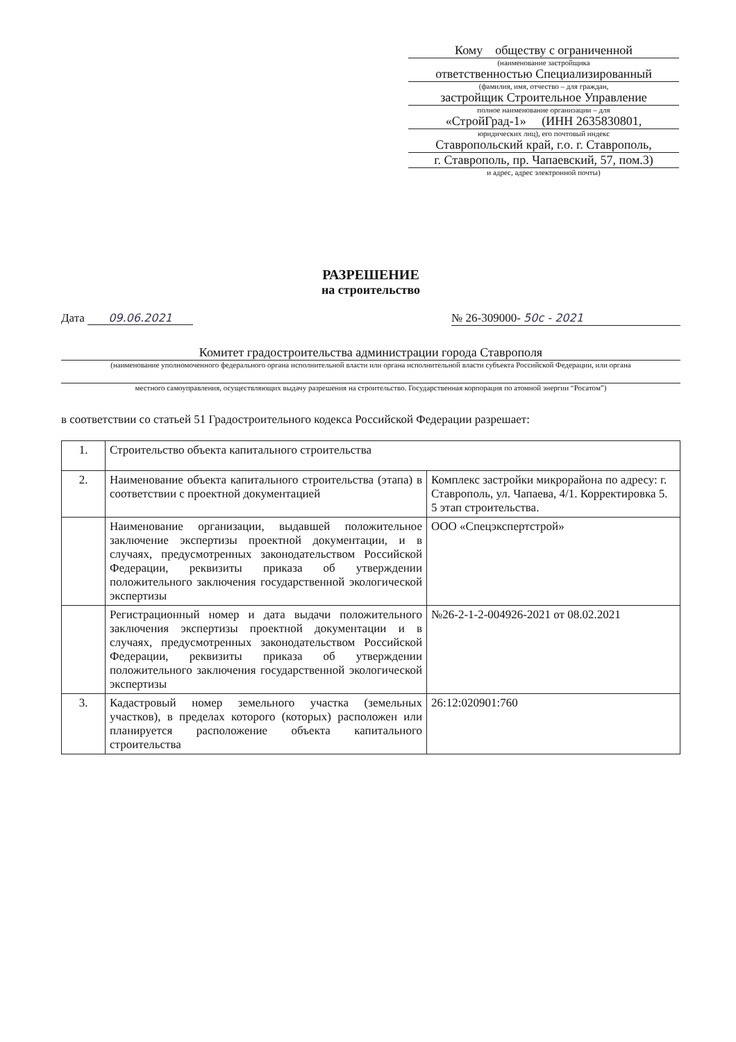Кому обществу с ограниченной
(наименование застройщика
ответственностью Специализированный
(фамилия, имя, отчество – для граждан,
застройщик Строительное Управление
полное наименование организации – для
«СтройГрад-1» (ИНН 2635830801,
юридических лиц), его почтовый индекс
Ставропольский край, г.о. г. Ставрополь,
г. Ставрополь, пр. Чапаевский, 57, пом.3)
и адрес, адрес электронной почты)
РАЗРЕШЕНИЕ
на строительство
Дата 09.06.2021 № 26-309000- 50с - 2021
Комитет градостроительства администрации города Ставрополя
(наименование уполномоченного федерального органа исполнительной власти или органа исполнительной власти субъекта Российской Федерации, или органа
местного самоуправления, осуществляющих выдачу разрешения на строительство. Государственная корпорация по атомной энергии “Росатом”)
в соответствии со статьей 51 Градостроительного кодекса Российской Федерации разрешает:
| 1. | Строительство объекта капитального строительства | |
| 2. | Наименование объекта капитального строительства (этапа) в соответствии с проектной документацией | Комплекс застройки микрорайона по адресу: г. Ставрополь, ул. Чапаева, 4/1. Корректировка 5. 5 этап строительства. |
| | Наименование организации, выдавшей положительное заключение экспертизы проектной документации, и в случаях, предусмотренных законодательством Российской Федерации, реквизиты приказа об утверждении положительного заключения государственной экологической экспертизы | ООО «Спецэкспертстрой» |
| | Регистрационный номер и дата выдачи положительного заключения экспертизы проектной документации и в случаях, предусмотренных законодательством Российской Федерации, реквизиты приказа об утверждении положительного заключения государственной экологической экспертизы | №26-2-1-2-004926-2021 от 08.02.2021 |
| 3. | Кадастровый номер земельного участка (земельных участков), в пределах которого (которых) расположен или планируется расположение объекта капитального строительства | 26:12:020901:760 |